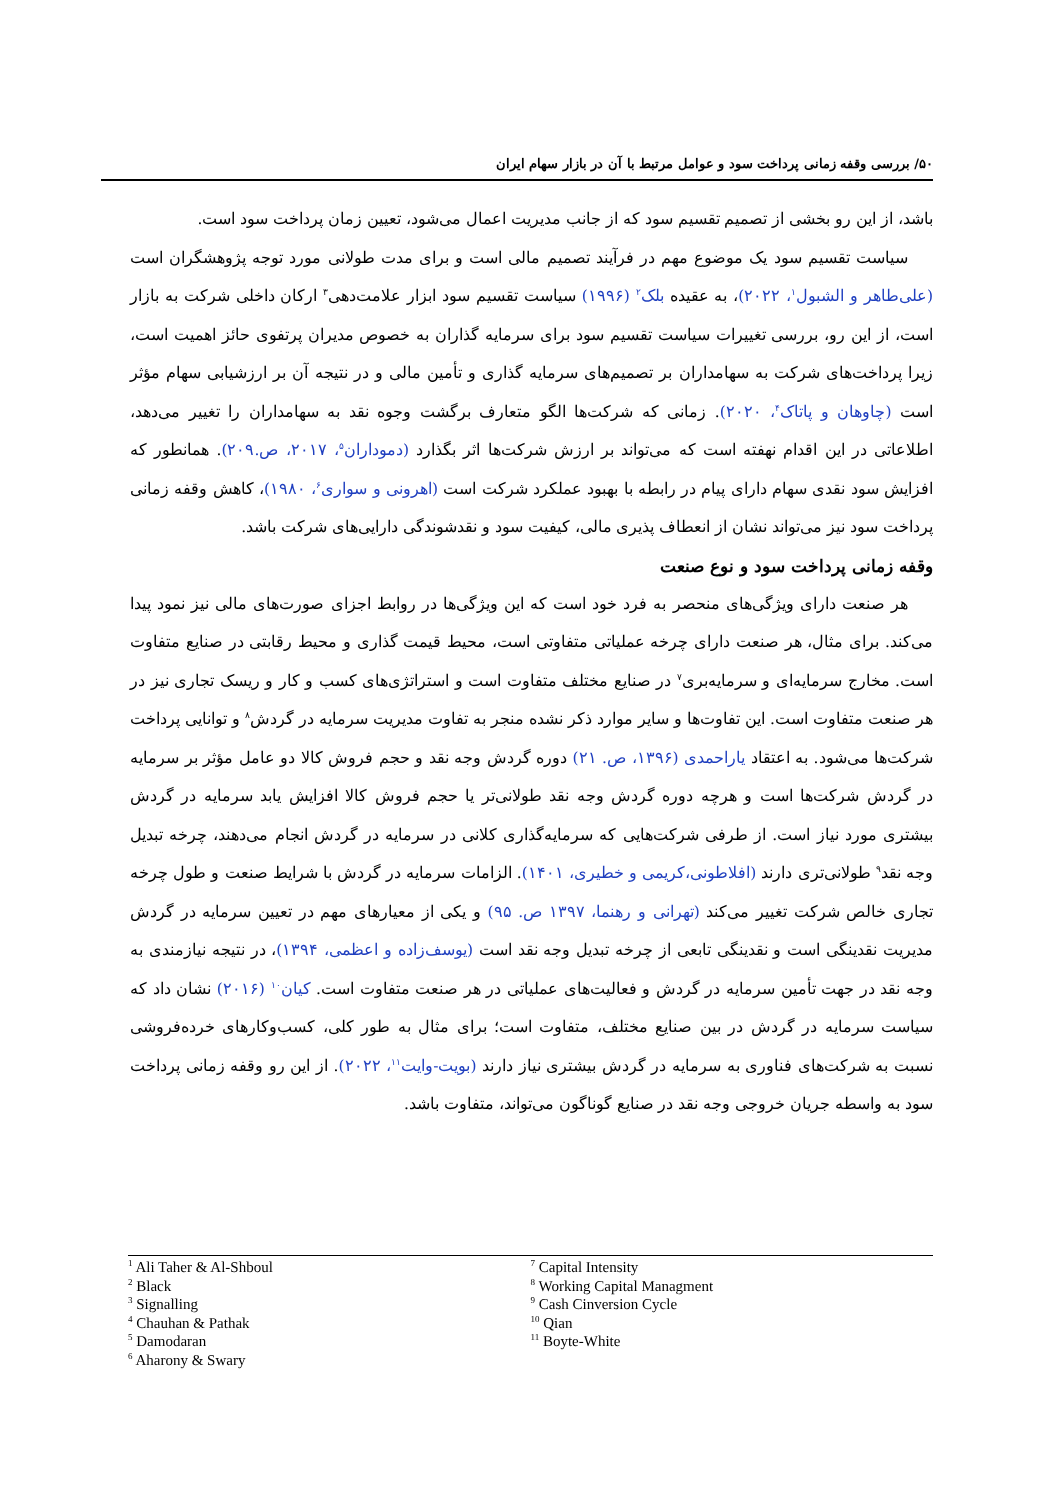۵۰/ بررسی وقفه زمانی پرداخت سود و عوامل مرتبط با آن در بازار سهام ایران
باشد، از این رو بخشی از تصمیم تقسیم سود که از جانب مدیریت اعمال می‌شود، تعیین زمان پرداخت سود است.
سیاست تقسیم سود یک موضوع مهم در فرآیند تصمیم مالی است و برای مدت طولانی مورد توجه پژوهشگران است (علی‌طاهر و الشبول<sup>۱</sup>، ۲۰۲۲)، به عقیده بلک<sup>۲</sup> (۱۹۹۶) سیاست تقسیم سود ابزار علامت‌دهی<sup>۳</sup> ارکان داخلی شرکت به بازار است، از این رو، بررسی تغییرات سیاست تقسیم سود برای سرمایه گذاران به خصوص مدیران پرتفوی حائز اهمیت است، زیرا پرداخت‌های شرکت به سهامداران بر تصمیم‌های سرمایه گذاری و تأمین مالی و در نتیجه آن بر ارزشیابی سهام مؤثر است (چاوهان و پاتاک<sup>۴</sup>، ۲۰۲۰). زمانی که شرکت‌ها الگو متعارف برگشت وجوه نقد به سهامداران را تغییر می‌دهد، اطلاعاتی در این اقدام نهفته است که می‌تواند بر ارزش شرکت‌ها اثر بگذارد (دموداران<sup>۵</sup>، ۲۰۱۷، ص.۲۰۹). همانطور که افزایش سود نقدی سهام دارای پیام در رابطه با بهبود عملکرد شرکت است (اهرونی و سواری<sup>۶</sup>، ۱۹۸۰)، کاهش وقفه زمانی پرداخت سود نیز می‌تواند نشان از انعطاف پذیری مالی، کیفیت سود و نقدشوندگی دارایی‌های شرکت باشد.
وقفه زمانی پرداخت سود و نوع صنعت
هر صنعت دارای ویژگی‌های منحصر به فرد خود است که این ویژگی‌ها در روابط اجزای صورت‌های مالی نیز نمود پیدا می‌کند. برای مثال، هر صنعت دارای چرخه عملیاتی متفاوتی است، محیط قیمت گذاری و محیط رقابتی در صنایع متفاوت است. مخارج سرمایه‌ای و سرمایه‌بری<sup>۷</sup> در صنایع مختلف متفاوت است و استراتژی‌های کسب و کار و ریسک تجاری نیز در هر صنعت متفاوت است. این تفاوت‌ها و سایر موارد ذکر نشده منجر به تفاوت مدیریت سرمایه در گردش<sup>۸</sup> و توانایی پرداخت شرکت‌ها می‌شود. به اعتقاد یاراحمدی (۱۳۹۶، ص. ۲۱) دوره گردش وجه نقد و حجم فروش کالا دو عامل مؤثر بر سرمایه در گردش شرکت‌ها است و هرچه دوره گردش وجه نقد طولانی‌تر یا حجم فروش کالا افزایش یابد سرمایه در گردش بیشتری مورد نیاز است. از طرفی شرکت‌هایی که سرمایه‌گذاری کلانی در سرمایه در گردش انجام می‌دهند، چرخه تبدیل وجه نقد<sup>۹</sup> طولانی‌تری دارند (افلاطونی،کریمی و خطیری، ۱۴۰۱). الزامات سرمایه در گردش با شرایط صنعت و طول چرخه تجاری خالص شرکت تغییر می‌کند (تهرانی و رهنما، ۱۳۹۷ ص. ۹۵) و یکی از معیارهای مهم در تعیین سرمایه در گردش مدیریت نقدینگی است و نقدینگی تابعی از چرخه تبدیل وجه نقد است (یوسف‌زاده و اعظمی، ۱۳۹۴)، در نتیجه نیازمندی به وجه نقد در جهت تأمین سرمایه در گردش و فعالیت‌های عملیاتی در هر صنعت متفاوت است. کیان<sup>۱۰</sup> (۲۰۱۶) نشان داد که سیاست سرمایه در گردش در بین صنایع مختلف، متفاوت است؛ برای مثال به طور کلی، کسب‌وکارهای خرده‌فروشی نسبت به شرکت‌های فناوری به سرمایه در گردش بیشتری نیاز دارند (بویت-وایت<sup>۱۱</sup>، ۲۰۲۲). از این رو وقفه زمانی پرداخت سود به واسطه جریان خروجی وجه نقد در صنایع گوناگون می‌تواند، متفاوت باشد.
<sup>1</sup> Ali Taher & Al-Shboul
<sup>2</sup> Black
<sup>3</sup> Signalling
<sup>4</sup> Chauhan & Pathak
<sup>5</sup> Damodaran
<sup>6</sup> Aharony & Swary
<sup>7</sup> Capital Intensity
<sup>8</sup> Working Capital Managment
<sup>9</sup> Cash Cinversion Cycle
<sup>10</sup> Qian
<sup>11</sup> Boyte-White